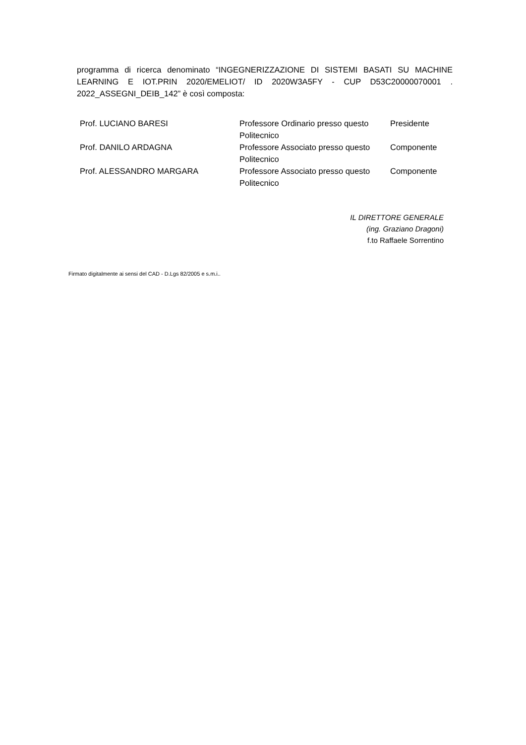programma di ricerca denominato “INGEGNERIZZAZIONE DI SISTEMI BASATI SU MACHINE LEARNING E IOT.PRIN 2020/EMELIOT/ ID 2020W3A5FY - CUP D53C20000070001 . 2022_ASSEGNI_DEIB_142” è così composta:
| Prof. LUCIANO BARESI | Professore Ordinario presso questo Politecnico | Presidente |
| Prof. DANILO ARDAGNA | Professore Associato presso questo Politecnico | Componente |
| Prof. ALESSANDRO MARGARA | Professore Associato presso questo Politecnico | Componente |
IL DIRETTORE GENERALE
(ing. Graziano Dragoni)
f.to Raffaele Sorrentino
Firmato digitalmente ai sensi del CAD - D.Lgs 82/2005 e s.m.i..